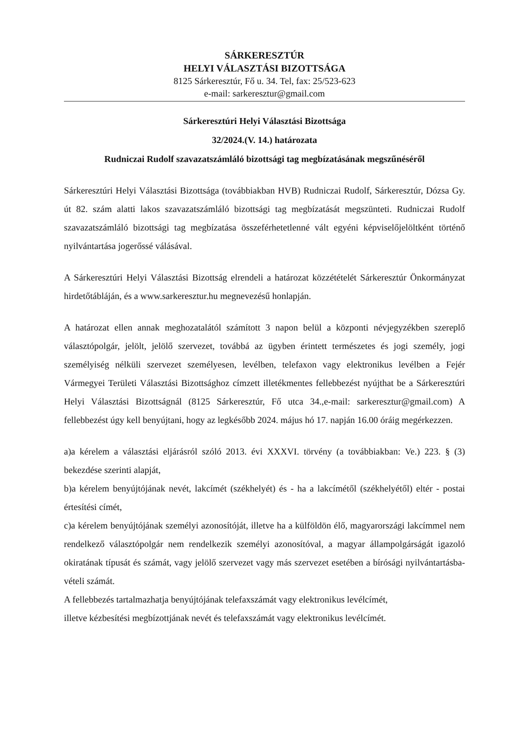SÁRKERESZTÚR
HELYI VÁLASZTÁSI BIZOTTSÁGA
8125 Sárkeresztúr, Fő u. 34. Tel, fax: 25/523-623
e-mail: sarkeresztur@gmail.com
Sárkeresztúri Helyi Választási Bizottsága
32/2024.(V. 14.) határozata
Rudniczai Rudolf szavazatszámláló bizottsági tag megbízatásának megszűnéséről
Sárkeresztúri Helyi Választási Bizottsága (továbbiakban HVB) Rudniczai Rudolf, Sárkeresztúr, Dózsa Gy. út 82. szám alatti lakos szavazatszámláló bizottsági tag megbízatását megszünteti. Rudniczai Rudolf szavazatszámláló bizottsági tag megbízatása összeférhetetlenné vált egyéni képviselőjelöltként történő nyilvántartása jogerőssé válásával.
A Sárkeresztúri Helyi Választási Bizottság elrendeli a határozat közzétételét Sárkeresztúr Önkormányzat hirdetőtábláján, és a www.sarkeresztur.hu megnevezésű honlapján.
A határozat ellen annak meghozatalától számított 3 napon belül a központi névjegyzékben szereplő választópolgár, jelölt, jelölő szervezet, továbbá az ügyben érintett természetes és jogi személy, jogi személyiség nélküli szervezet személyesen, levélben, telefaxon vagy elektronikus levélben a Fejér Vármegyei Területi Választási Bizottsághoz címzett illetékmentes fellebbezést nyújthat be a Sárkeresztúri Helyi Választási Bizottságnál (8125 Sárkeresztúr, Fő utca 34.,e-mail: sarkeresztur@gmail.com) A fellebbezést úgy kell benyújtani, hogy az legkésőbb 2024. május hó 17. napján 16.00 óráig megérkezzen.
a)a kérelem a választási eljárásról szóló 2013. évi XXXVI. törvény (a továbbiakban: Ve.) 223. § (3) bekezdése szerinti alapját,
b)a kérelem benyújtójának nevét, lakcímét (székhelyét) és - ha a lakcímétől (székhelyétől) eltér - postai értesítési címét,
c)a kérelem benyújtójának személyi azonosítóját, illetve ha a külföldön élő, magyarországi lakcímmel nem rendelkező választópolgár nem rendelkezik személyi azonosítóval, a magyar állampolgárságát igazoló okiratának típusát és számát, vagy jelölő szervezet vagy más szervezet esetében a bírósági nyilvántartásba-vételi számát.
A fellebbezés tartalmazhatja benyújtójának telefaxszámát vagy elektronikus levélcímét,
illetve kézbesítési megbízottjának nevét és telefaxszámát vagy elektronikus levélcímét.